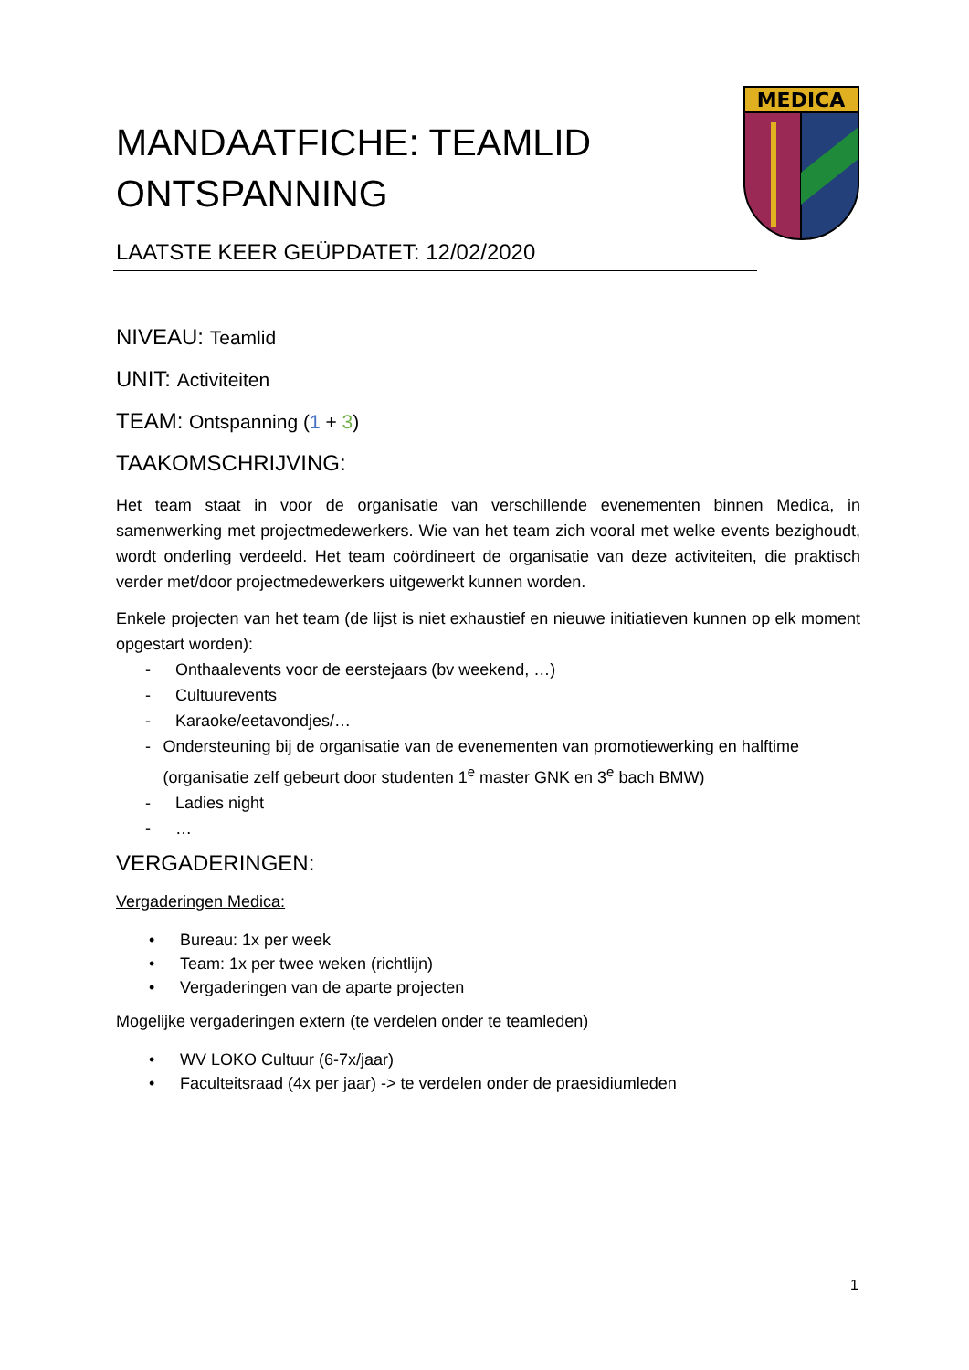MEDICA
MANDAATFICHE: TEAMLID ONTSPANNING
LAATSTE KEER GEÜPDATET: 12/02/2020
NIVEAU: Teamlid
UNIT: Activiteiten
TEAM: Ontspanning (1 + 3)
TAAKOMSCHRIJVING:
Het team staat in voor de organisatie van verschillende evenementen binnen Medica, in samenwerking met projectmedewerkers. Wie van het team zich vooral met welke events bezighoudt, wordt onderling verdeeld. Het team coördineert de organisatie van deze activiteiten, die praktisch verder met/door projectmedewerkers uitgewerkt kunnen worden.
Enkele projecten van het team (de lijst is niet exhaustief en nieuwe initiatieven kunnen op elk moment opgestart worden):
- Onthaalevents voor de eerstejaars (bv weekend, …)
- Cultuurevents
- Karaoke/eetavondjes/…
- Ondersteuning bij de organisatie van de evenementen van promotiewerking en halftime (organisatie zelf gebeurt door studenten 1<sup>e</sup> master GNK en 3<sup>e</sup> bach BMW)
- Ladies night
- …
VERGADERINGEN:
Vergaderingen Medica:
• Bureau: 1x per week
• Team: 1x per twee weken (richtlijn)
• Vergaderingen van de aparte projecten
Mogelijke vergaderingen extern (te verdelen onder te teamleden)
• WV LOKO Cultuur (6-7x/jaar)
• Faculteitsraad (4x per jaar) -> te verdelen onder de praesidiumleden
1